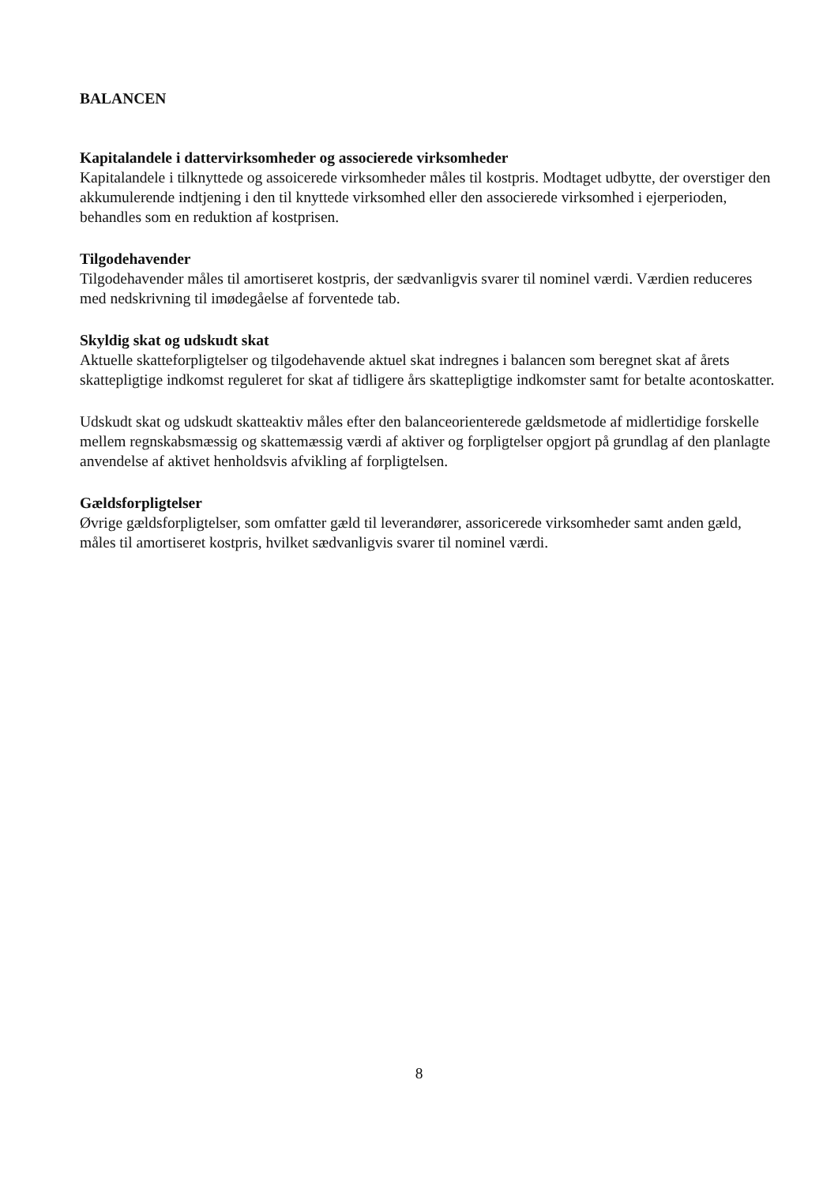BALANCEN
Kapitalandele i dattervirksomheder og associerede virksomheder
Kapitalandele i tilknyttede og assoicerede virksomheder måles til kostpris. Modtaget udbytte, der overstiger den akkumulerende indtjening i den til knyttede virksomhed eller den associerede virksomhed i ejerperioden, behandles som en reduktion af kostprisen.
Tilgodehavender
Tilgodehavender måles til amortiseret kostpris, der sædvanligvis svarer til nominel værdi. Værdien reduceres med nedskrivning til imødegåelse af forventede tab.
Skyldig skat og udskudt skat
Aktuelle skatteforpligtelser og tilgodehavende aktuel skat indregnes i balancen som beregnet skat af årets skattepligtige indkomst reguleret for skat af tidligere års skattepligtige indkomster samt for betalte acontoskatter.
Udskudt skat og udskudt skatteaktiv måles efter den balanceorienterede gældsmetode af midlertidige forskelle mellem regnskabsmæssig og skattemæssig værdi af aktiver og forpligtelser opgjort på grundlag af den planlagte anvendelse af aktivet henholdsvis afvikling af forpligtelsen.
Gældsforpligtelser
Øvrige gældsforpligtelser, som omfatter gæld til leverandører, assoricerede virksomheder samt anden gæld, måles til amortiseret kostpris, hvilket sædvanligvis svarer til nominel værdi.
8